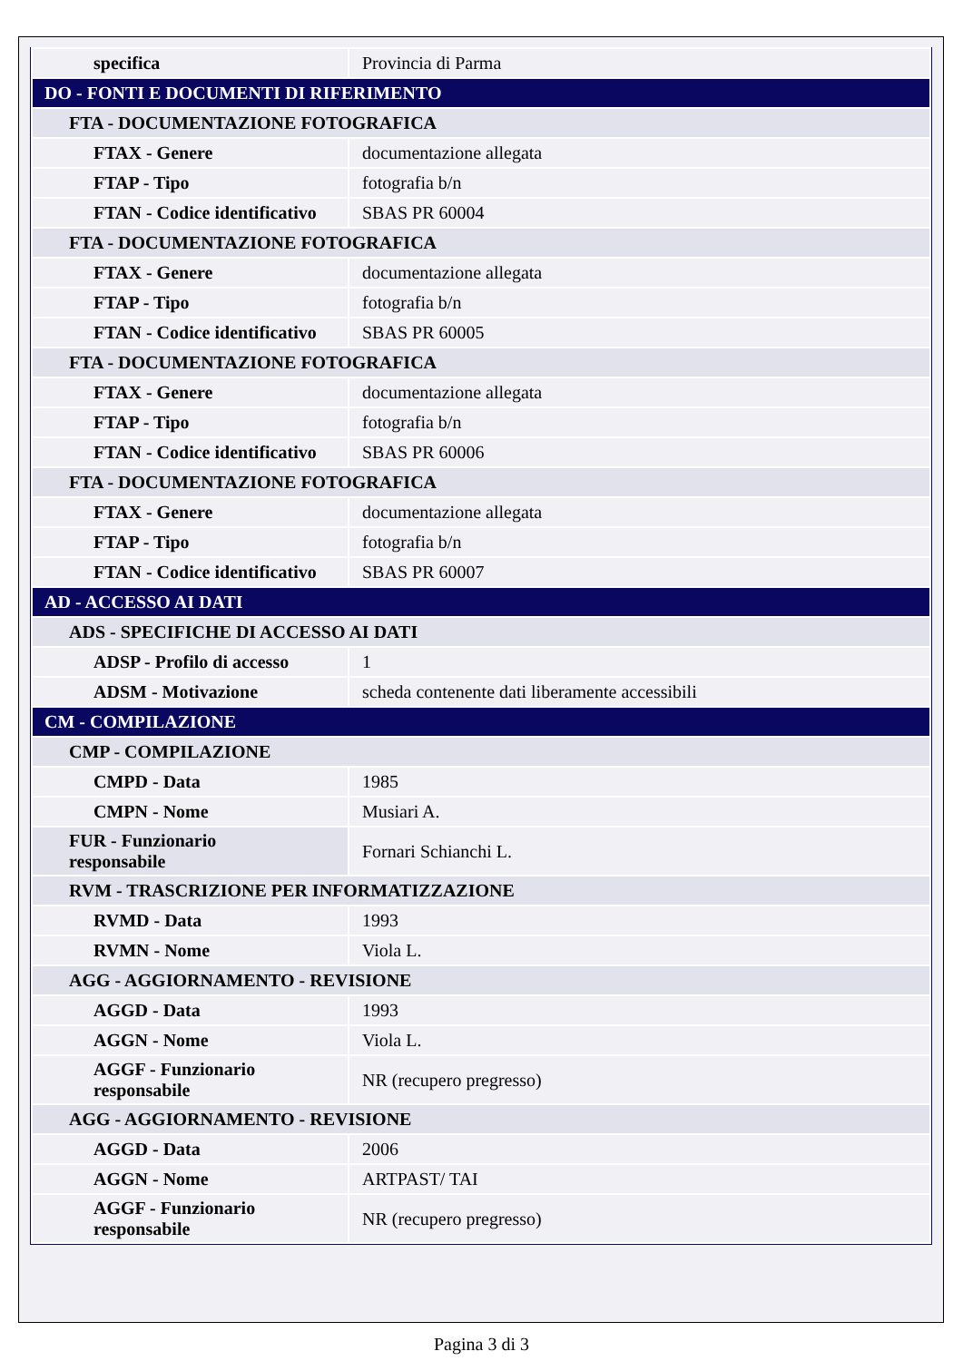| specifica | Provincia di Parma |
| DO - FONTI E DOCUMENTI DI RIFERIMENTO | |
| FTA - DOCUMENTAZIONE FOTOGRAFICA | |
| FTAX - Genere | documentazione allegata |
| FTAP - Tipo | fotografia b/n |
| FTAN - Codice identificativo | SBAS PR 60004 |
| FTA - DOCUMENTAZIONE FOTOGRAFICA | |
| FTAX - Genere | documentazione allegata |
| FTAP - Tipo | fotografia b/n |
| FTAN - Codice identificativo | SBAS PR 60005 |
| FTA - DOCUMENTAZIONE FOTOGRAFICA | |
| FTAX - Genere | documentazione allegata |
| FTAP - Tipo | fotografia b/n |
| FTAN - Codice identificativo | SBAS PR 60006 |
| FTA - DOCUMENTAZIONE FOTOGRAFICA | |
| FTAX - Genere | documentazione allegata |
| FTAP - Tipo | fotografia b/n |
| FTAN - Codice identificativo | SBAS PR 60007 |
| AD - ACCESSO AI DATI | |
| ADS - SPECIFICHE DI ACCESSO AI DATI | |
| ADSP - Profilo di accesso | 1 |
| ADSM - Motivazione | scheda contenente dati liberamente accessibili |
| CM - COMPILAZIONE | |
| CMP - COMPILAZIONE | |
| CMPD - Data | 1985 |
| CMPN - Nome | Musiari A. |
| FUR - Funzionario responsabile | Fornari Schianchi L. |
| RVM - TRASCRIZIONE PER INFORMATIZZAZIONE | |
| RVMD - Data | 1993 |
| RVMN - Nome | Viola L. |
| AGG - AGGIORNAMENTO - REVISIONE | |
| AGGD - Data | 1993 |
| AGGN - Nome | Viola L. |
| AGGF - Funzionario responsabile | NR (recupero pregresso) |
| AGG - AGGIORNAMENTO - REVISIONE | |
| AGGD - Data | 2006 |
| AGGN - Nome | ARTPAST/ TAI |
| AGGF - Funzionario responsabile | NR (recupero pregresso) |
Pagina 3 di 3